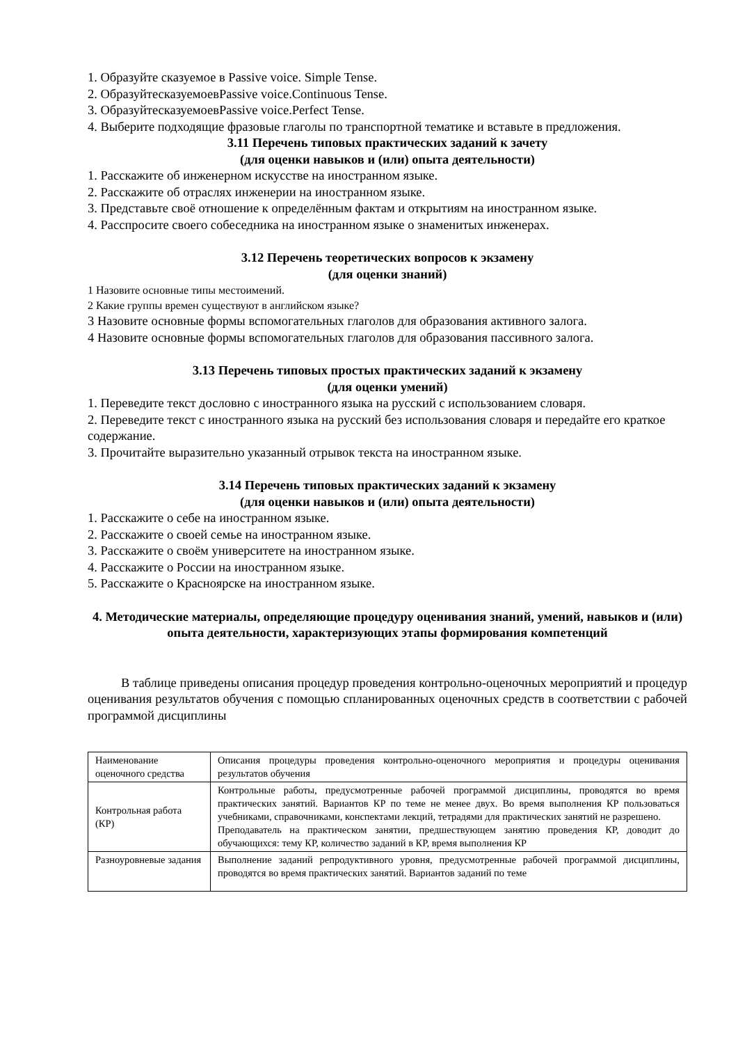1. Образуйте сказуемое в Passive voice. Simple Tense.
2. ОбразуйтесказуемоевPassive voice.Continuous Tense.
3. ОбразуйтесказуемоевPassive voice.Perfect Tense.
4. Выберите подходящие фразовые глаголы по транспортной тематике и вставьте в предложения.
3.11 Перечень типовых практических заданий к зачету
(для оценки навыков и (или) опыта деятельности)
1. Расскажите об инженерном искусстве на иностранном языке.
2. Расскажите об отраслях инженерии на иностранном языке.
3. Представьте своё отношение к определённым фактам и открытиям на иностранном языке.
4. Расспросите своего собеседника на иностранном языке о знаменитых инженерах.
3.12 Перечень теоретических вопросов к экзамену
(для оценки знаний)
1 Назовите основные типы местоимений.
2 Какие группы времен существуют в английском языке?
3 Назовите основные формы вспомогательных глаголов для образования активного залога.
4 Назовите основные формы вспомогательных глаголов для образования пассивного залога.
3.13 Перечень типовых простых практических заданий к экзамену
(для оценки умений)
1. Переведите текст дословно с иностранного языка на русский с использованием словаря.
2. Переведите текст с иностранного языка на русский без использования словаря и передайте его краткое содержание.
3. Прочитайте выразительно указанный отрывок текста на иностранном языке.
3.14 Перечень типовых практических заданий к экзамену
(для оценки навыков и (или) опыта деятельности)
1. Расскажите о себе на иностранном языке.
2. Расскажите о своей семье на иностранном языке.
3. Расскажите о своём университете на иностранном языке.
4. Расскажите о России на иностранном языке.
5. Расскажите о Красноярске на иностранном языке.
4. Методические материалы, определяющие процедуру оценивания знаний, умений, навыков и (или) опыта деятельности, характеризующих этапы формирования компетенций
В таблице приведены описания процедур проведения контрольно-оценочных мероприятий и процедур оценивания результатов обучения с помощью спланированных оценочных средств в соответствии с рабочей программой дисциплины
| Наименование оценочного средства | Описания процедуры проведения контрольно-оценочного мероприятия и процедуры оценивания результатов обучения |
| Контрольная работа (КР) | Контрольные работы, предусмотренные рабочей программой дисциплины, проводятся во время практических занятий. Вариантов КР по теме не менее двух. Во время выполнения КР пользоваться учебниками, справочниками, конспектами лекций, тетрадями для практических занятий не разрешено. Преподаватель на практическом занятии, предшествующем занятию проведения КР, доводит до обучающихся: тему КР, количество заданий в КР, время выполнения КР |
| Разноуровневые задания | Выполнение заданий репродуктивного уровня, предусмотренные рабочей программой дисциплины, проводятся во время практических занятий. Вариантов заданий по теме |